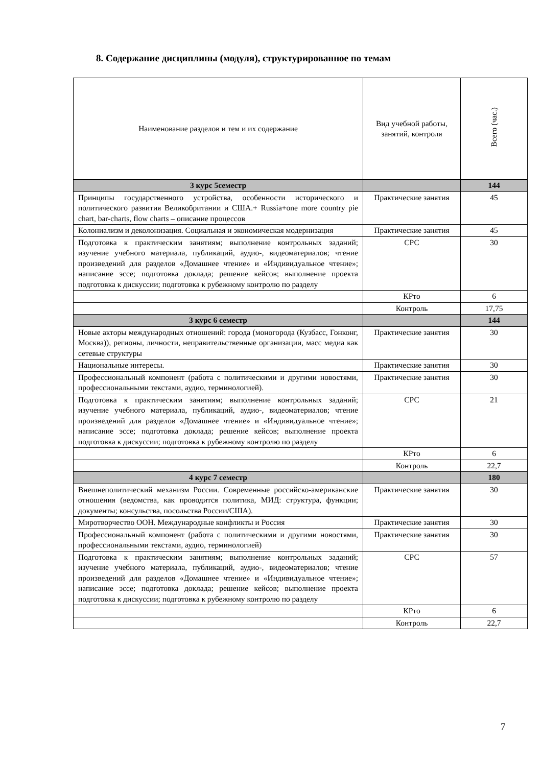8. Содержание дисциплины (модуля), структурированное по темам
| Наименование разделов и тем и их содержание | Вид учебной работы, занятий, контроля | Всего (час.) |
| --- | --- | --- |
| 3 курс 5семестр | | 144 |
| Принципы государственного устройства, особенности исторического и политического развития Великобритании и США.+ Russia+one more country pie chart, bar-charts, flow charts – описание процессов | Практические занятия | 45 |
| Колониализм и деколонизация. Социальная и экономическая модернизация | Практические занятия | 45 |
| Подготовка к практическим занятиям; выполнение контрольных заданий; изучение учебного материала, публикаций, аудио-, видеоматериалов; чтение произведений для разделов «Домашнее чтение» и «Индивидуальное чтение»; написание эссе; подготовка доклада; решение кейсов; выполнение проекта подготовка к дискуссии; подготовка к рубежному контролю по разделу | СРС | 30 |
| | КРто | 6 |
| | Контроль | 17,75 |
| 3 курс 6 семестр | | 144 |
| Новые акторы международных отношений: города (моногорода (Кузбасс, Гонконг, Москва)), регионы, личности, неправительственные организации, масс медиа как сетевые структуры | Практические занятия | 30 |
| Национальные интересы. | Практические занятия | 30 |
| Профессиональный компонент (работа с политическими и другими новостями, профессиональными текстами, аудио, терминологией). | Практические занятия | 30 |
| Подготовка к практическим занятиям; выполнение контрольных заданий; изучение учебного материала, публикаций, аудио-, видеоматериалов; чтение произведений для разделов «Домашнее чтение» и «Индивидуальное чтение»; написание эссе; подготовка доклада; решение кейсов; выполнение проекта подготовка к дискуссии; подготовка к рубежному контролю по разделу | СРС | 21 |
| | КРто | 6 |
| | Контроль | 22,7 |
| 4 курс 7 семестр | | 180 |
| Внешнеполитический механизм России. Современные российско-американские отношения (ведомства, как проводится политика, МИД: структура, функции; документы; консульства, посольства России/США). | Практические занятия | 30 |
| Миротворчество ООН. Международные конфликты и Россия | Практические занятия | 30 |
| Профессиональный компонент (работа с политическими и другими новостями, профессиональными текстами, аудио, терминологией) | Практические занятия | 30 |
| Подготовка к практическим занятиям; выполнение контрольных заданий; изучение учебного материала, публикаций, аудио-, видеоматериалов; чтение произведений для разделов «Домашнее чтение» и «Индивидуальное чтение»; написание эссе; подготовка доклада; решение кейсов; выполнение проекта подготовка к дискуссии; подготовка к рубежному контролю по разделу | СРС | 57 |
| | КРто | 6 |
| | Контроль | 22,7 |
7